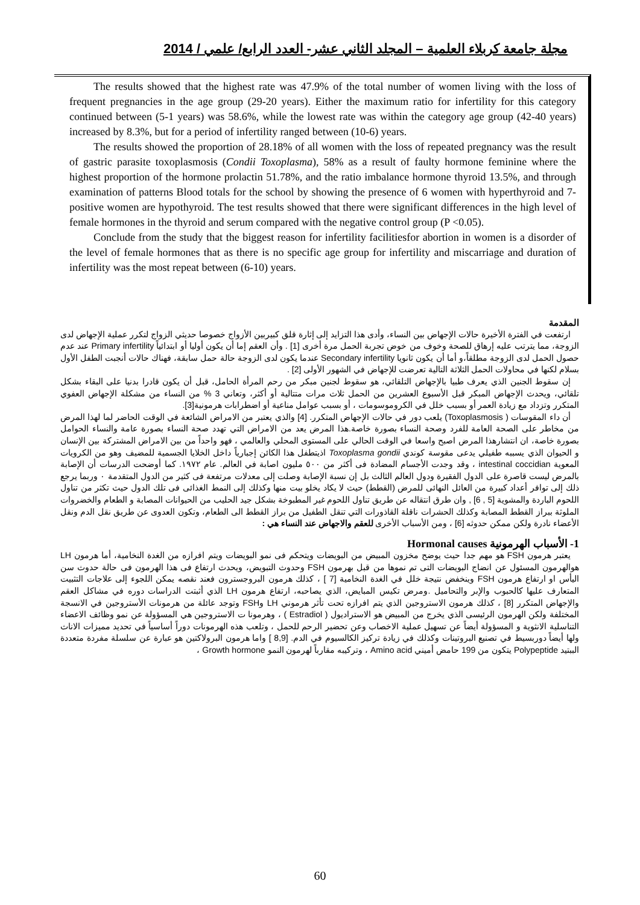مجلة جامعة كربلاء العلمية – المجلد الثاني عشر- العدد الرابع/ علمي / 2014
The results showed that the highest rate was 47.9% of the total number of women living with the loss of frequent pregnancies in the age group (29-20 years). Either the maximum ratio for infertility for this category continued between (5-1 years) was 58.6%, while the lowest rate was within the category age group (42-40 years) increased by 8.3%, but for a period of infertility ranged between (10-6) years.
The results showed the proportion of 28.18% of all women with the loss of repeated pregnancy was the result of gastric parasite toxoplasmosis (Condii Toxoplasma), 58% as a result of faulty hormone feminine where the highest proportion of the hormone prolactin 51.78%, and the ratio imbalance hormone thyroid 13.5%, and through examination of patterns Blood totals for the school by showing the presence of 6 women with hyperthyroid and 7-positive women are hypothyroid. The test results showed that there were significant differences in the high level of female hormones in the thyroid and serum compared with the negative control group (P <0.05).
Conclude from the study that the biggest reason for infertility facilitiesfor abortion in women is a disorder of the level of female hormones that as there is no specific age group for infertility and miscarriage and duration of infertility was the most repeat between (6-10) years.
المقدمة
ارتفعت في الفترة الأخيرة حالات الإجهاض بين النساء، وأدى هذا التزايد إلى إثارة قلق كبيربين الأزواج خصوصا حديثي الزواج لتكرر عملية الإجهاض لدى الزوجة، مما يترتب عليه إرهاق للصحة وخوف من خوض تجربة الحمل مرة أخرى [1] . وأن العقم إما أن يكون أوليا أو ابتدائياً Primary infertility عند عدم حصول الحمل لدى الزوجة مطلقاً،و أما أن يكون ثانويا Secondary infertility عندما يكون لدى الزوجة حالة حمل سابقة، فهناك حالات أنجبت الطفل الأول بسلام لكنها في محاولات الحمل الثلاثة التالية تعرضت للإجهاض في الشهور الأولى [2] .
إن سقوط الجنين الذي يعرف طبيا بالإجهاض التلقائي، هو سقوط لجنين مبكر من رحم المرأة الحامل، قبل أن يكون قادرا بدنيا على البقاء بشكل تلقائي، ويحدث الإجهاض المبكر قبل الأسبوع العشرين من الحمل ثلاث مرات متتالية أو أكثر، وتعاني 3 % من النساء من مشكلة الإجهاض العفوي المتكرر وتزداد مع زيادة العمر أو بسبب خلل في الكروموسومات ، أو بسبب عوامل مناعية أو اضطرابات هرمونية[3].
أن داء المقوسات ( Toxoplasmosis) يلعب دور في حالات الإجهاض المتكرر. [4] والذي يعتبر من الامراض الشائعة في الوقت الحاضر لما لهذا المرض من مخاطر على الصحة العامة للفرد وصحة النساء بصورة خاصة.هذا المرض يعد من الامراض التي تهدد صحة النساء بصورة عامة والنساء الحوامل بصورة خاصة، ان انتشارهذا المرض اصبح واسعا في الوقت الحالي على المستوى المحلي والعالمي ، فهو واحداً من بين الامراض المشتركة بين الإنسان و الحيوان الذي يسببه طفيلي يدعى مقوسة كوندي Toxoplasma gondii اذيتطفل هذا الكائن إجبارياً داخل الخلايا الجسمية للمضيف وهو من الكرويات المعوية intestinal coccidian ، وقد وجدت الأجسام المضادة فى أكثر من ٥٠٠ مليون اصابة في العالم. عام ١٩٧٢. كما أوضحت الدرسات أن الإصابة بالمرض ليست قاصرة على الدول الفقيرة ودول العالم الثالث بل إن نسبة الإصابة وصلت إلى معدلات مرتفعة فى كثير من الدول المتقدمة ٠ وربما يرجع ذلك إلى توافر أعداد كبيرة من العائل النهائى للمرض (القطط) حيث لا يكاد يخلو بيت منها وكذلك إلى النمط الغذائى فى تلك الدول حيث تكثر من تناول اللحوم الباردة والمشوية [5 , 6] , وان طرق انتقاله عن طريق تناول اللحوم غير المطبوخة بشكل جيد الحليب من الحيوانات المصابة و الطعام والخضروات الملوثة ببراز القطط المصابة وكذلك الحشرات ناقلة القاذورات التي تنقل الطفيل من براز القطط الى الطعام، وتكون العدوى عن طريق نقل الدم ونقل الأعضاء نادرة ولكن ممكن حدوثه [6] ، ومن الأسباب الأخرى للعقم والاجهاض عند النساء هي :
1- الأسباب الهرمونية Hormonal causes
يعتبر هرمون FSH هو مهم جدا حيث يوضح مخزون المبيض من البويضات ويتحكم فى نمو البويضات ويتم افرازه من الغدة النخامية، أما هرمون LH هوالهرمون المسئول عن انضاج البويضات التى تم نموها من قبل بهرمون FSH وحدوث التبويض، ويحدث ارتفاع فى هذا الهرمون فى حالة حدوث سن اليأس او ارتفاع هرمون FSH وينخفض نتيجة خلل في الغدة النخامية [7 ] ، كذلك هرمون البروجسترون فعند نقصه يمكن اللجوء إلى علاجات التثبيت المتعارف عليها كالحبوب والإبر والتحاميل .ومرض تكيس المبايض، الذي يصاحبه، ارتفاع هرمون LH الذي أثبتت الدراسات دوره في مشاكل العقم والإجهاض المتكرر [8] ، كذلك هرمون الاستروجين الذي يتم افرازه تحت تأثر هرموني LH وFSH وتوجد عائلة من هرمونات الأستروجين في الانسجة المختلفة ولكن الهرمون الرئيسى الذي يخرج من المبيض هو الاستراديول ( Estradiol ) ، وهرمونا ت الاستروجين هي المسؤولة عن نمو وظائف الاعضاء التناسلية الانثوية و المسؤولة أيضاً عن تسهيل عملية الاخصاب وعن تحضير الرحم للحمل ، وتلعب هذه الهرمونات دوراً أساسياً في تحديد مميزات الاناث ولها أيضاً دوربسيط في تصنيع البروتينات وكذلك في زيادة تركيز الكالسيوم في الدم. [8,9 ] واما هرمون البرولاكتين هو عبارة عن سلسلة مفردة متعددة الببتيد Polypeptide يتكون من 199 حامض أميني Amino acid ، وتركيبه مقارباً لهرمون النمو Growth hormone ،
60